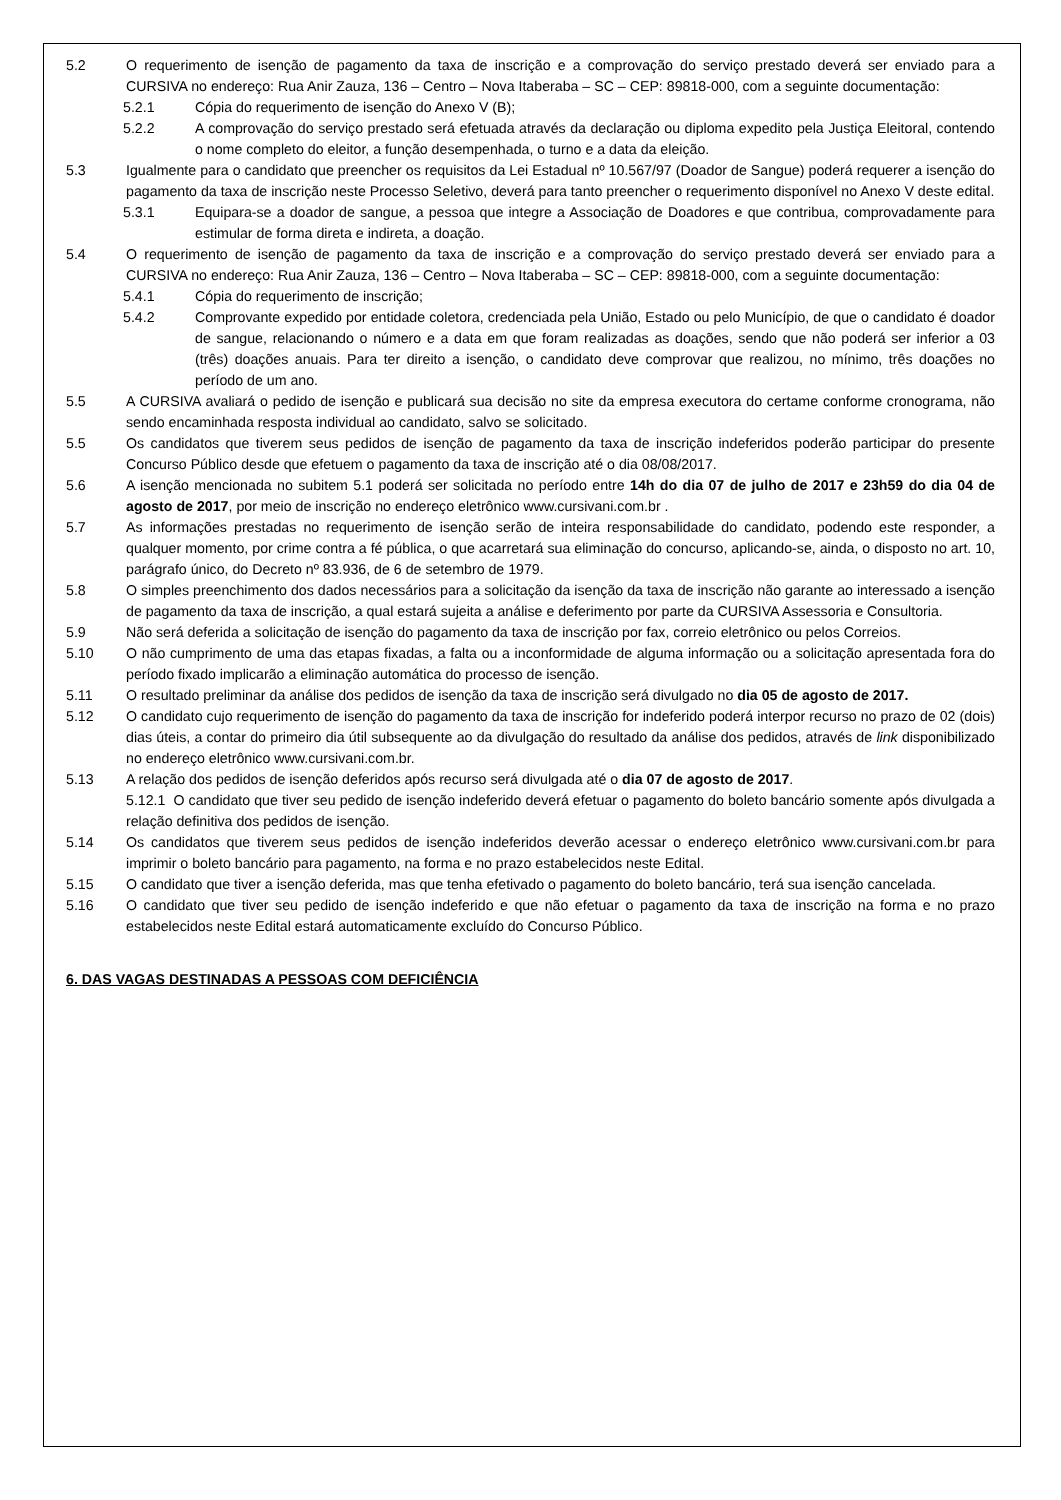5.2 O requerimento de isenção de pagamento da taxa de inscrição e a comprovação do serviço prestado deverá ser enviado para a CURSIVA no endereço: Rua Anir Zauza, 136 – Centro – Nova Itaberaba – SC – CEP: 89818-000, com a seguinte documentação:
5.2.1 Cópia do requerimento de isenção do Anexo V (B);
5.2.2 A comprovação do serviço prestado será efetuada através da declaração ou diploma expedito pela Justiça Eleitoral, contendo o nome completo do eleitor, a função desempenhada, o turno e a data da eleição.
5.3 Igualmente para o candidato que preencher os requisitos da Lei Estadual nº 10.567/97 (Doador de Sangue) poderá requerer a isenção do pagamento da taxa de inscrição neste Processo Seletivo, deverá para tanto preencher o requerimento disponível no Anexo V deste edital.
5.3.1 Equipara-se a doador de sangue, a pessoa que integre a Associação de Doadores e que contribua, comprovadamente para estimular de forma direta e indireta, a doação.
5.4 O requerimento de isenção de pagamento da taxa de inscrição e a comprovação do serviço prestado deverá ser enviado para a CURSIVA no endereço: Rua Anir Zauza, 136 – Centro – Nova Itaberaba – SC – CEP: 89818-000, com a seguinte documentação:
5.4.1 Cópia do requerimento de inscrição;
5.4.2 Comprovante expedido por entidade coletora, credenciada pela União, Estado ou pelo Município, de que o candidato é doador de sangue, relacionando o número e a data em que foram realizadas as doações, sendo que não poderá ser inferior a 03 (três) doações anuais. Para ter direito a isenção, o candidato deve comprovar que realizou, no mínimo, três doações no período de um ano.
5.5 A CURSIVA avaliará o pedido de isenção e publicará sua decisão no site da empresa executora do certame conforme cronograma, não sendo encaminhada resposta individual ao candidato, salvo se solicitado.
5.5 Os candidatos que tiverem seus pedidos de isenção de pagamento da taxa de inscrição indeferidos poderão participar do presente Concurso Público desde que efetuem o pagamento da taxa de inscrição até o dia 08/08/2017.
5.6 A isenção mencionada no subitem 5.1 poderá ser solicitada no período entre 14h do dia 07 de julho de 2017 e 23h59 do dia 04 de agosto de 2017, por meio de inscrição no endereço eletrônico www.cursivani.com.br .
5.7 As informações prestadas no requerimento de isenção serão de inteira responsabilidade do candidato, podendo este responder, a qualquer momento, por crime contra a fé pública, o que acarretará sua eliminação do concurso, aplicando-se, ainda, o disposto no art. 10, parágrafo único, do Decreto nº 83.936, de 6 de setembro de 1979.
5.8 O simples preenchimento dos dados necessários para a solicitação da isenção da taxa de inscrição não garante ao interessado a isenção de pagamento da taxa de inscrição, a qual estará sujeita a análise e deferimento por parte da CURSIVA Assessoria e Consultoria.
5.9 Não será deferida a solicitação de isenção do pagamento da taxa de inscrição por fax, correio eletrônico ou pelos Correios.
5.10 O não cumprimento de uma das etapas fixadas, a falta ou a inconformidade de alguma informação ou a solicitação apresentada fora do período fixado implicarão a eliminação automática do processo de isenção.
5.11 O resultado preliminar da análise dos pedidos de isenção da taxa de inscrição será divulgado no dia 05 de agosto de 2017.
5.12 O candidato cujo requerimento de isenção do pagamento da taxa de inscrição for indeferido poderá interpor recurso no prazo de 02 (dois) dias úteis, a contar do primeiro dia útil subsequente ao da divulgação do resultado da análise dos pedidos, através de link disponibilizado no endereço eletrônico www.cursivani.com.br.
5.13 A relação dos pedidos de isenção deferidos após recurso será divulgada até o dia 07 de agosto de 2017.
5.12.1 O candidato que tiver seu pedido de isenção indeferido deverá efetuar o pagamento do boleto bancário somente após divulgada a relação definitiva dos pedidos de isenção.
5.14 Os candidatos que tiverem seus pedidos de isenção indeferidos deverão acessar o endereço eletrônico www.cursivani.com.br para imprimir o boleto bancário para pagamento, na forma e no prazo estabelecidos neste Edital.
5.15 O candidato que tiver a isenção deferida, mas que tenha efetivado o pagamento do boleto bancário, terá sua isenção cancelada.
5.16 O candidato que tiver seu pedido de isenção indeferido e que não efetuar o pagamento da taxa de inscrição na forma e no prazo estabelecidos neste Edital estará automaticamente excluído do Concurso Público.
6. DAS VAGAS DESTINADAS A PESSOAS COM DEFICIÊNCIA